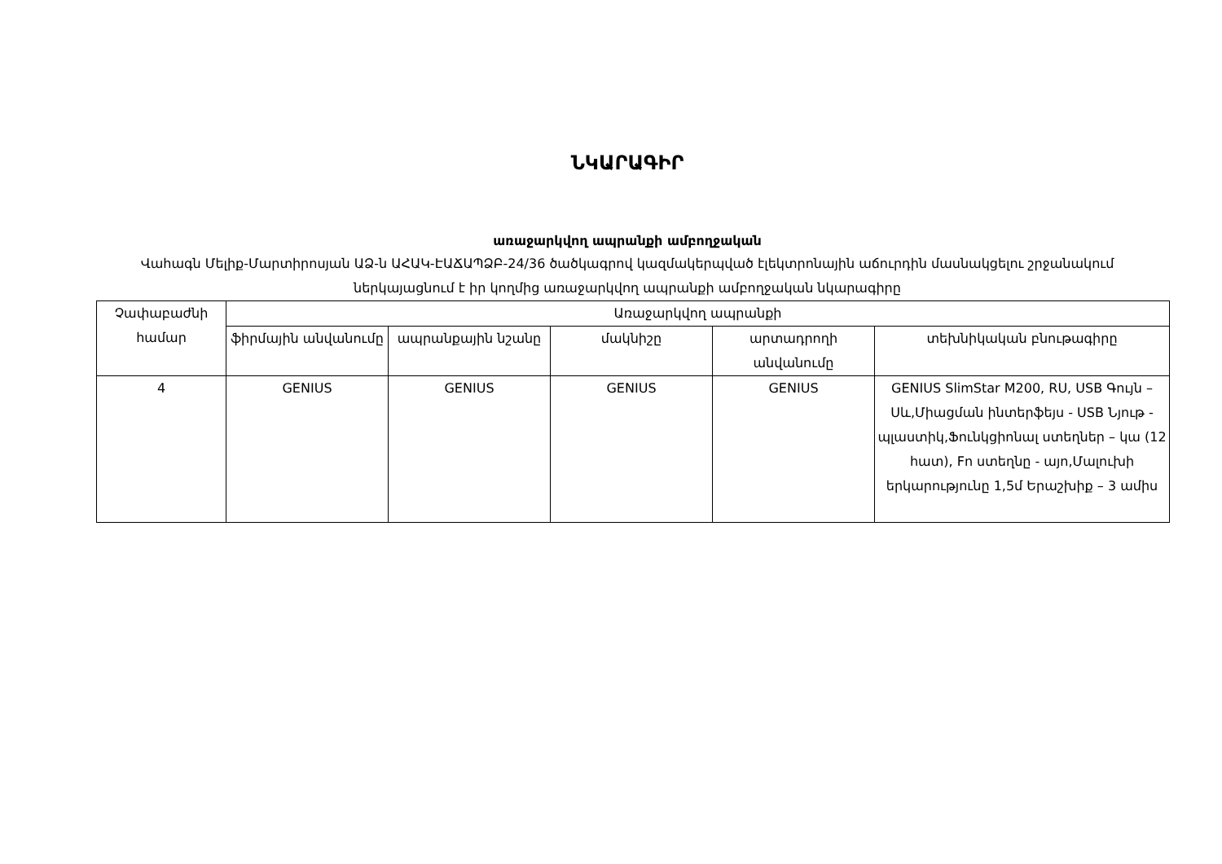ՆԿԱՐԱԳԻՐ
առաջարկվող ապրանքի ամբողջական
Վահագն Մելիք-Մարտիրոսյան ԱՁ-ն ԱՀԱԿ-ԷԱՃԱՊՁԲ-24/36 ծածկագրով կազմակերպված էլեկտրոնային աճուրդին մասնակցելու շրջանակում ներկայացնում է իր կողմից առաջարկվող ապրանքի ամբողջական նկարագիրը
| Չափաբաժնի համար | Առաջարկվող ապրանքի | | | | |
| --- | --- | --- | --- | --- | --- |
| | ֆիրմային անվանումը | ապրանքային նշանը | մակնիշը | արտադրողի անվանումը | տեխնիկական բնութագիրը |
| 4 | GENIUS | GENIUS | GENIUS | GENIUS | GENIUS SlimStar M200, RU, USB Գույն – Սև,Միացման ինտերֆեյս - USB Նյութ - պլաստիկ,Ֆունկցիոնալ ստեղներ – կա (12 հատ), Fn ստեղնը - այո,Մալուխի երկարությունը 1,5մ Երաշխիք – 3 ամիս |